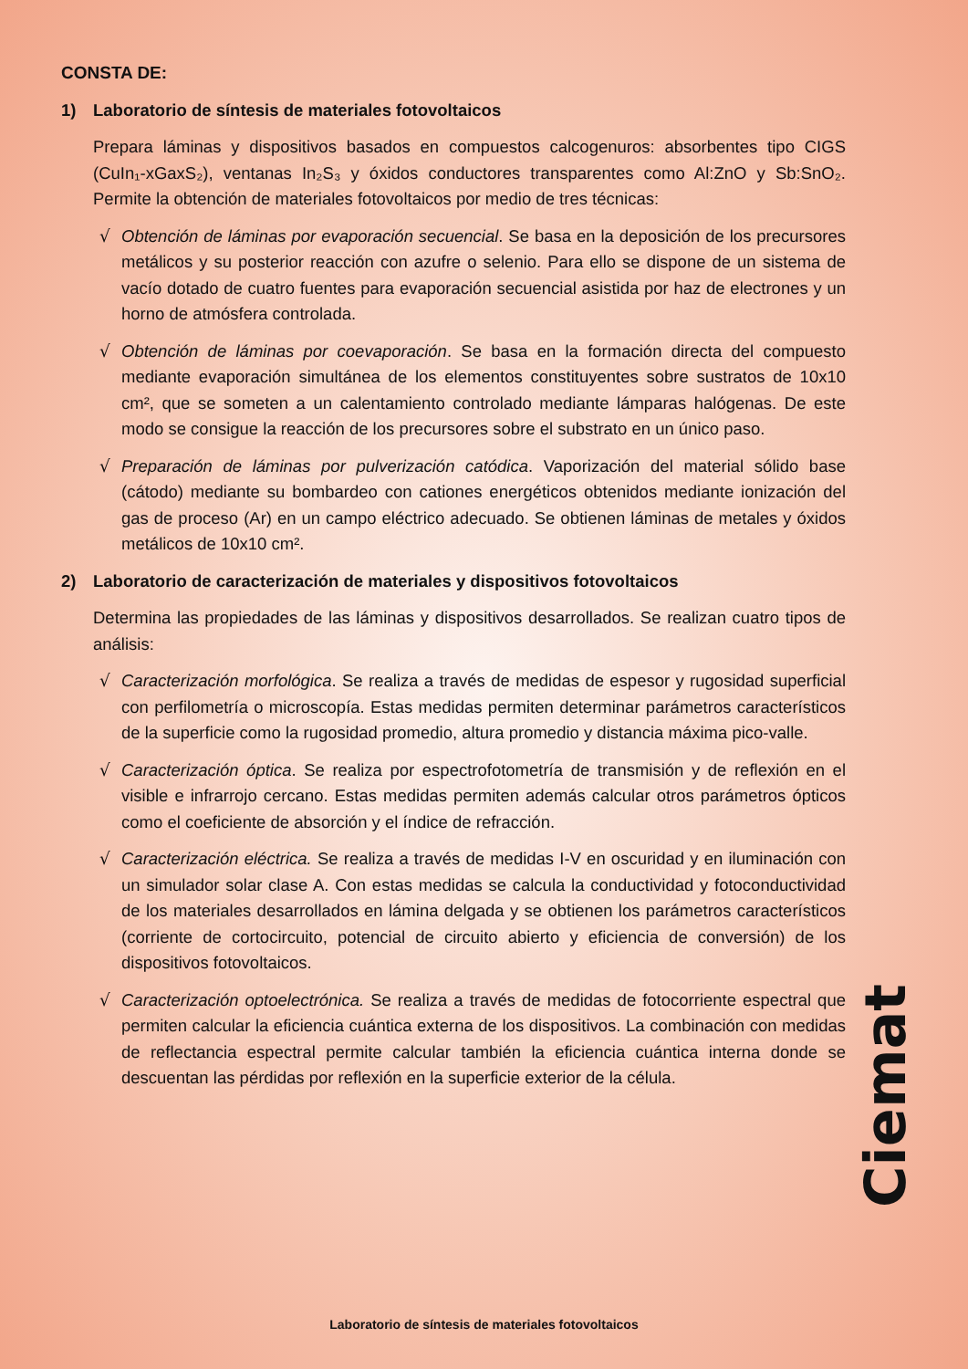CONSTA DE:
1) Laboratorio de síntesis de materiales fotovoltaicos
Prepara láminas y dispositivos basados en compuestos calcogenuros: absorbentes tipo CIGS (CuIn₁-xGaxS₂), ventanas In₂S₃ y óxidos conductores transparentes como Al:ZnO y Sb:SnO₂. Permite la obtención de materiales fotovoltaicos por medio de tres técnicas:
√ Obtención de láminas por evaporación secuencial. Se basa en la deposición de los precursores metálicos y su posterior reacción con azufre o selenio. Para ello se dispone de un sistema de vacío dotado de cuatro fuentes para evaporación secuencial asistida por haz de electrones y un horno de atmósfera controlada.
√ Obtención de láminas por coevaporación. Se basa en la formación directa del compuesto mediante evaporación simultánea de los elementos constituyentes sobre sustratos de 10x10 cm², que se someten a un calentamiento controlado mediante lámparas halógenas. De este modo se consigue la reacción de los precursores sobre el substrato en un único paso.
√ Preparación de láminas por pulverización catódica. Vaporización del material sólido base (cátodo) mediante su bombardeo con cationes energéticos obtenidos mediante ionización del gas de proceso (Ar) en un campo eléctrico adecuado. Se obtienen láminas de metales y óxidos metálicos de 10x10 cm².
2) Laboratorio de caracterización de materiales y dispositivos fotovoltaicos
Determina las propiedades de las láminas y dispositivos desarrollados. Se realizan cuatro tipos de análisis:
√ Caracterización morfológica. Se realiza a través de medidas de espesor y rugosidad superficial con perfilometría o microscopía. Estas medidas permiten determinar parámetros característicos de la superficie como la rugosidad promedio, altura promedio y distancia máxima pico-valle.
√ Caracterización óptica. Se realiza por espectrofotometría de transmisión y de reflexión en el visible e infrarrojo cercano. Estas medidas permiten además calcular otros parámetros ópticos como el coeficiente de absorción y el índice de refracción.
√ Caracterización eléctrica. Se realiza a través de medidas I-V en oscuridad y en iluminación con un simulador solar clase A. Con estas medidas se calcula la conductividad y fotoconductividad de los materiales desarrollados en lámina delgada y se obtienen los parámetros característicos (corriente de cortocircuito, potencial de circuito abierto y eficiencia de conversión) de los dispositivos fotovoltaicos.
√ Caracterización optoelectrónica. Se realiza a través de medidas de fotocorriente espectral que permiten calcular la eficiencia cuántica externa de los dispositivos. La combinación con medidas de reflectancia espectral permite calcular también la eficiencia cuántica interna donde se descuentan las pérdidas por reflexión en la superficie exterior de la célula.
Ciemat
Laboratorio de síntesis de materiales fotovoltaicos